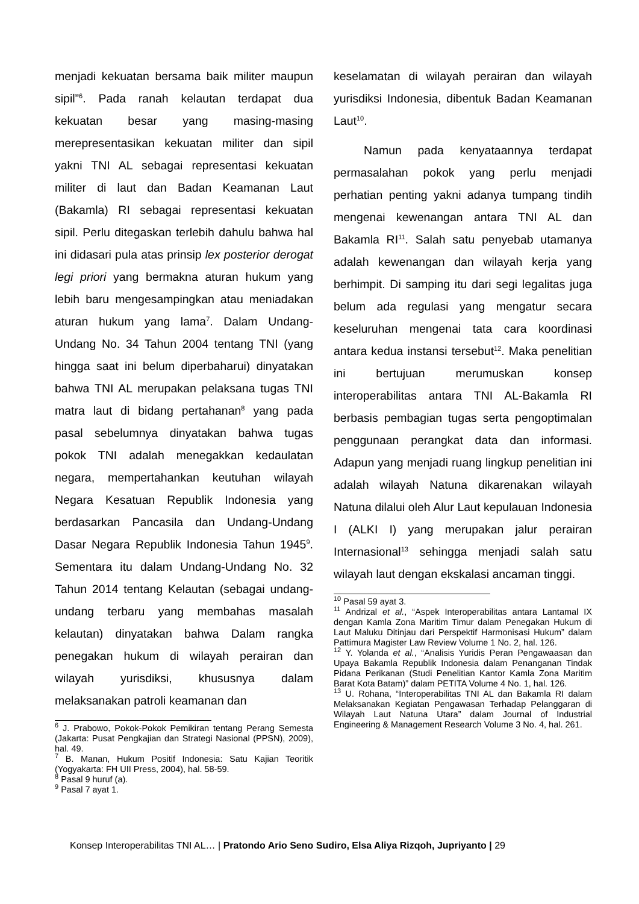menjadi kekuatan bersama baik militer maupun sipil”<sup>6</sup>. Pada ranah kelautan terdapat dua kekuatan besar yang masing-masing merepresentasikan kekuatan militer dan sipil yakni TNI AL sebagai representasi kekuatan militer di laut dan Badan Keamanan Laut (Bakamla) RI sebagai representasi kekuatan sipil. Perlu ditegaskan terlebih dahulu bahwa hal ini didasari pula atas prinsip lex posterior derogat legi priori yang bermakna aturan hukum yang lebih baru mengesampingkan atau meniadakan aturan hukum yang lama<sup>7</sup>. Dalam Undang-Undang No. 34 Tahun 2004 tentang TNI (yang hingga saat ini belum diperbaharui) dinyatakan bahwa TNI AL merupakan pelaksana tugas TNI matra laut di bidang pertahanan<sup>8</sup> yang pada pasal sebelumnya dinyatakan bahwa tugas pokok TNI adalah menegakkan kedaulatan negara, mempertahankan keutuhan wilayah Negara Kesatuan Republik Indonesia yang berdasarkan Pancasila dan Undang-Undang Dasar Negara Republik Indonesia Tahun 1945<sup>9</sup>. Sementara itu dalam Undang-Undang No. 32 Tahun 2014 tentang Kelautan (sebagai undang-undang terbaru yang membahas masalah kelautan) dinyatakan bahwa Dalam rangka penegakan hukum di wilayah perairan dan wilayah yurisdiksi, khususnya dalam melaksanakan patroli keamanan dan
<sup>6</sup> J. Prabowo, Pokok-Pokok Pemikiran tentang Perang Semesta (Jakarta: Pusat Pengkajian dan Strategi Nasional (PPSN), 2009), hal. 49.
<sup>7</sup> B. Manan, Hukum Positif Indonesia: Satu Kajian Teoritik (Yogyakarta: FH UII Press, 2004), hal. 58-59.
<sup>8</sup> Pasal 9 huruf (a).
<sup>9</sup> Pasal 7 ayat 1.
keselamatan di wilayah perairan dan wilayah yurisdiksi Indonesia, dibentuk Badan Keamanan Laut<sup>10</sup>.
Namun pada kenyataannya terdapat permasalahan pokok yang perlu menjadi perhatian penting yakni adanya tumpang tindih mengenai kewenangan antara TNI AL dan Bakamla RI<sup>11</sup>. Salah satu penyebab utamanya adalah kewenangan dan wilayah kerja yang berhimpit. Di samping itu dari segi legalitas juga belum ada regulasi yang mengatur secara keseluruhan mengenai tata cara koordinasi antara kedua instansi tersebut<sup>12</sup>. Maka penelitian ini bertujuan merumuskan konsep interoperabilitas antara TNI AL-Bakamla RI berbasis pembagian tugas serta pengoptimalan penggunaan perangkat data dan informasi. Adapun yang menjadi ruang lingkup penelitian ini adalah wilayah Natuna dikarenakan wilayah Natuna dilalui oleh Alur Laut kepulauan Indonesia I (ALKI I) yang merupakan jalur perairan Internasional<sup>13</sup> sehingga menjadi salah satu wilayah laut dengan ekskalasi ancaman tinggi.
<sup>10</sup> Pasal 59 ayat 3.
<sup>11</sup> Andrizal et al., “Aspek Interoperabilitas antara Lantamal IX dengan Kamla Zona Maritim Timur dalam Penegakan Hukum di Laut Maluku Ditinjau dari Perspektif Harmonisasi Hukum” dalam Pattimura Magister Law Review Volume 1 No. 2, hal. 126.
<sup>12</sup> Y. Yolanda et al., “Analisis Yuridis Peran Pengawaasan dan Upaya Bakamla Republik Indonesia dalam Penanganan Tindak Pidana Perikanan (Studi Penelitian Kantor Kamla Zona Maritim Barat Kota Batam)” dalam PETITA Volume 4 No. 1, hal. 126.
<sup>13</sup> U. Rohana, “Interoperabilitas TNI AL dan Bakamla RI dalam Melaksanakan Kegiatan Pengawasan Terhadap Pelanggaran di Wilayah Laut Natuna Utara” dalam Journal of Industrial Engineering & Management Research Volume 3 No. 4, hal. 261.
Konsep Interoperabilitas TNI AL… | Pratondo Ario Seno Sudiro, Elsa Aliya Rizqoh, Jupriyanto | 29